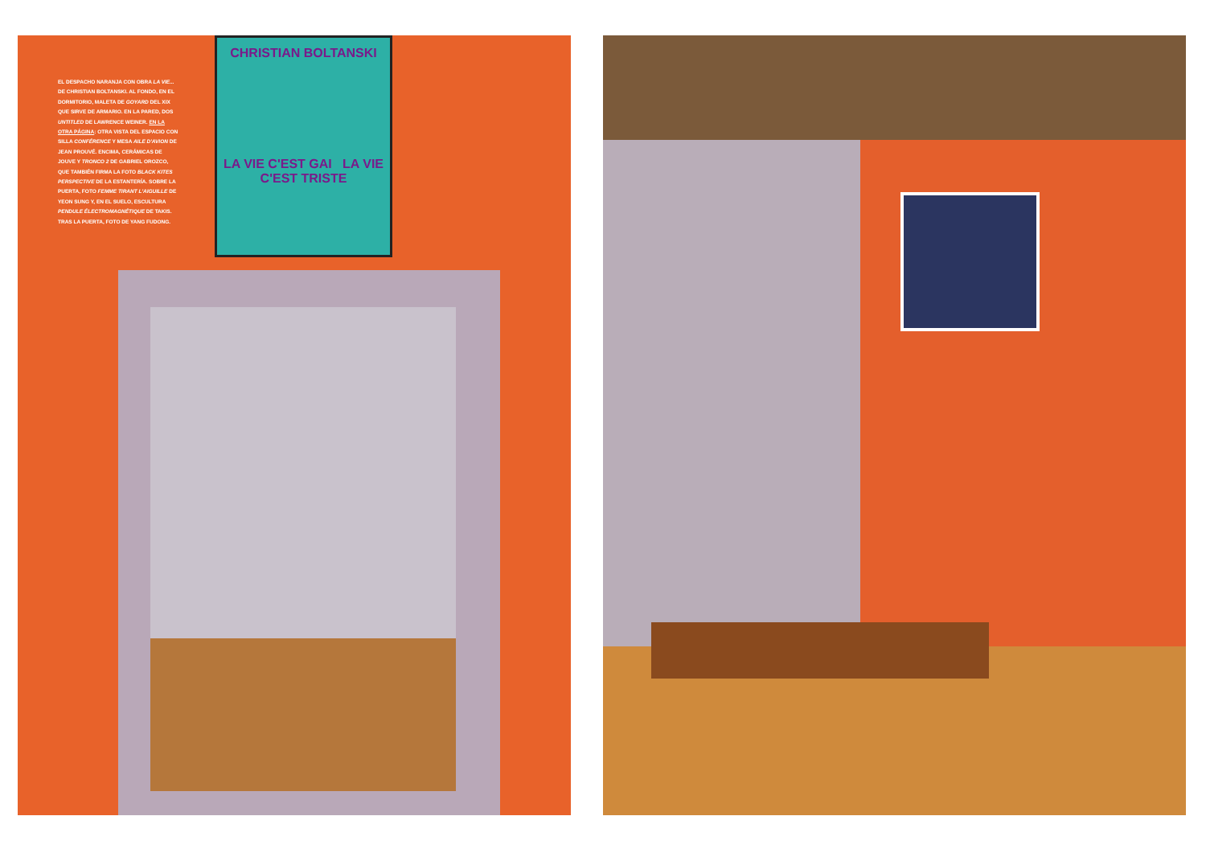CHRISTIAN BOLTANSKI
LA VIE C'EST GAI LA VIE C'EST TRISTE
EL DESPACHO NARANJA CON OBRA LA VIE... DE CHRISTIAN BOLTANSKI. AL FONDO, EN EL DORMITORIO, MALETA DE GOYARD DEL XIX QUE SIRVE DE ARMARIO. EN LA PARED, DOS UNTITLED DE LAWRENCE WEINER. EN LA OTRA PÁGINA: OTRA VISTA DEL ESPACIO CON SILLA CONFÉRENCE Y MESA AILE D'AVION DE JEAN PROUVÉ. ENCIMA, CERÁMICAS DE JOUVE Y TRONCO 2 DE GABRIEL OROZCO, QUE TAMBIÉN FIRMA LA FOTO BLACK KITES PERSPECTIVE DE LA ESTANTERÍA. SOBRE LA PUERTA, FOTO FEMME TIRANT L'AIGUILLE DE YEON SUNG Y, EN EL SUELO, ESCULTURA PENDULE ÉLECTROMAGNÉTIQUE DE TAKIS. TRAS LA PUERTA, FOTO DE YANG FUDONG.